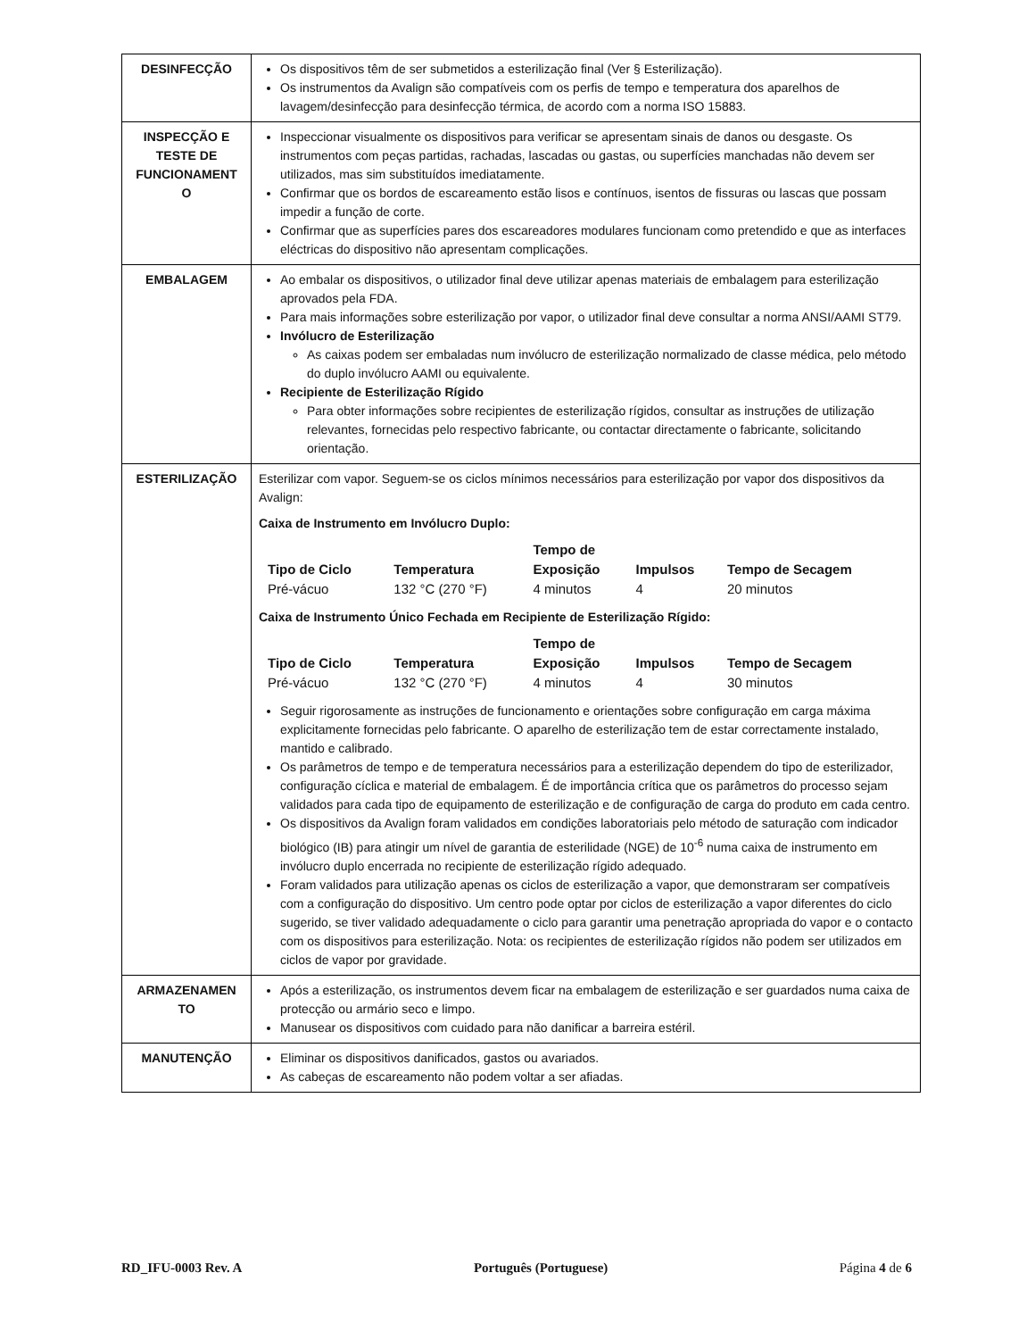| DESINFECÇÃO | Os dispositivos têm de ser submetidos a esterilização final (Ver § Esterilização). Os instrumentos da Avalign são compatíveis com os perfis de tempo e temperatura dos aparelhos de lavagem/desinfecção para desinfecção térmica, de acordo com a norma ISO 15883. |
| INSPECÇÃO E TESTE DE FUNCIONAMENT O | Inspeccionar visualmente os dispositivos para verificar se apresentam sinais de danos ou desgaste. Os instrumentos com peças partidas, rachadas, lascadas ou gastas, ou superfícies manchadas não devem ser utilizados, mas sim substituídos imediatamente. Confirmar que os bordos de escareamento estão lisos e contínuos, isentos de fissuras ou lascas que possam impedir a função de corte. Confirmar que as superfícies pares dos escareadores modulares funcionam como pretendido e que as interfaces eléctricas do dispositivo não apresentam complicações. |
| EMBALAGEM | Ao embalar os dispositivos, o utilizador final deve utilizar apenas materiais de embalagem para esterilização aprovados pela FDA. Para mais informações sobre esterilização por vapor, o utilizador final deve consultar a norma ANSI/AAMI ST79. Invólucro de Esterilização As caixas podem ser embaladas num invólucro de esterilização normalizado de classe médica, pelo método do duplo invólucro AAMI ou equivalente. Recipiente de Esterilização Rígido Para obter informações sobre recipientes de esterilização rígidos, consultar as instruções de utilização relevantes, fornecidas pelo respectivo fabricante, ou contactar directamente o fabricante, solicitando orientação. |
| ESTERILIZAÇÃO | Esterilizar com vapor. Seguem-se os ciclos mínimos necessários para esterilização por vapor dos dispositivos da Avalign: Caixa de Instrumento em Invólucro Duplo: / Tipo de Ciclo / Temperatura / Tempo de Exposição / Impulsos / Tempo de Secagem / / --- / --- / --- / --- / --- / / Pré-vácuo / 132 °C (270 °F) / 4 minutos / 4 / 20 minutos / Caixa de Instrumento Único Fechada em Recipiente de Esterilização Rígido: / Tipo de Ciclo / Temperatura / Tempo de Exposição / Impulsos / Tempo de Secagem / / --- / --- / --- / --- / --- / / Pré-vácuo / 132 °C (270 °F) / 4 minutos / 4 / 30 minutos / Seguir rigorosamente as instruções de funcionamento e orientações sobre configuração em carga máxima explicitamente fornecidas pelo fabricante. O aparelho de esterilização tem de estar correctamente instalado, mantido e calibrado. Os parâmetros de tempo e de temperatura necessários para a esterilização dependem do tipo de esterilizador, configuração cíclica e material de embalagem. É de importância crítica que os parâmetros do processo sejam validados para cada tipo de equipamento de esterilização e de configuração de carga do produto em cada centro. Os dispositivos da Avalign foram validados em condições laboratoriais pelo método de saturação com indicador biológico (IB) para atingir um nível de garantia de esterilidade (NGE) de 10<sup>-6</sup> numa caixa de instrumento em invólucro duplo encerrada no recipiente de esterilização rígido adequado. Foram validados para utilização apenas os ciclos de esterilização a vapor, que demonstraram ser compatíveis com a configuração do dispositivo. Um centro pode optar por ciclos de esterilização a vapor diferentes do ciclo sugerido, se tiver validado adequadamente o ciclo para garantir uma penetração apropriada do vapor e o contacto com os dispositivos para esterilização. Nota: os recipientes de esterilização rígidos não podem ser utilizados em ciclos de vapor por gravidade. |
| ARMAZENAMEN TO | Após a esterilização, os instrumentos devem ficar na embalagem de esterilização e ser guardados numa caixa de protecção ou armário seco e limpo. Manusear os dispositivos com cuidado para não danificar a barreira estéril. |
| MANUTENÇÃO | Eliminar os dispositivos danificados, gastos ou avariados. As cabeças de escareamento não podem voltar a ser afiadas. |
RD_IFU-0003 Rev. A Português (Portuguese) Página 4 de 6